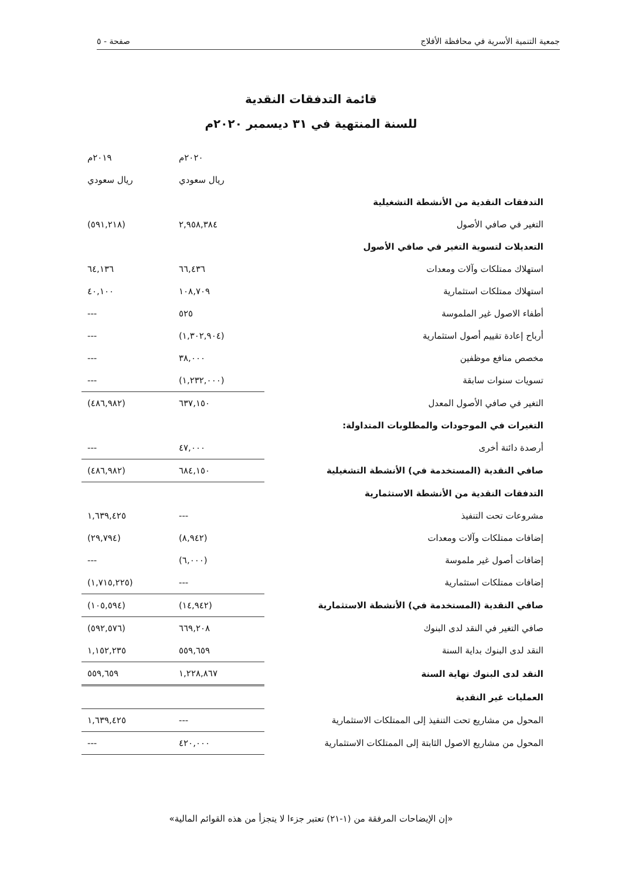جمعية التنمية الأسرية في محافظة الأفلاج صفحة - ٥
قائمة التدفقات النقدية
للسنة المنتهية في ٣١ ديسمبر ٢٠٢٠م
| | ٢٠٢٠م | ٢٠١٩م |
| | ريال سعودي | ريال سعودي |
| التدفقات النقدية من الأنشطة التشغيلية | | |
| التغير في صافي الأصول | ٢,٩٥٨,٣٨٤ | (٥٩١,٢١٨) |
| التعديلات لتسوية التغير في صافي الأصول | | |
| استهلاك ممتلكات وآلات ومعدات | ٦٦,٤٣٦ | ٦٤,١٣٦ |
| استهلاك ممتلكات استثمارية | ١٠٨,٧٠٩ | ٤٠,١٠٠ |
| أطفاء الاصول غير الملموسة | ٥٢٥ | --- |
| أرباح إعادة تقييم أصول استثمارية | (١,٣٠٢,٩٠٤) | --- |
| مخصص منافع موظفين | ٣٨,٠٠٠ | --- |
| تسويات سنوات سابقة | (١,٢٣٢,٠٠٠) | --- |
| التغير في صافي الأصول المعدل | ٦٣٧,١٥٠ | (٤٨٦,٩٨٢) |
| التغيرات في الموجودات والمطلوبات المتداولة: | | |
| أرصدة دائنة أخرى | ٤٧,٠٠٠ | --- |
| صافي النقدية (المستخدمة في) الأنشطة التشغيلية | ٦٨٤,١٥٠ | (٤٨٦,٩٨٢) |
| التدفقات النقدية من الأنشطة الاستثمارية | | |
| مشروعات تحت التنفيذ | --- | ١,٦٣٩,٤٢٥ |
| إضافات ممتلكات وآلات ومعدات | (٨,٩٤٢) | (٢٩,٧٩٤) |
| إضافات أصول غير ملموسة | (٦,٠٠٠) | --- |
| إضافات ممتلكات استثمارية | --- | (١,٧١٥,٢٢٥) |
| صافي النقدية (المستخدمة في) الأنشطة الاستثمارية | (١٤,٩٤٢) | (١٠٥,٥٩٤) |
| صافي التغير في النقد لدى البنوك | ٦٦٩,٢٠٨ | (٥٩٢,٥٧٦) |
| النقد لدى البنوك بداية السنة | ٥٥٩,٦٥٩ | ١,١٥٢,٢٣٥ |
| النقد لدى البنوك نهاية السنة | ١,٢٢٨,٨٦٧ | ٥٥٩,٦٥٩ |
| العمليات غير النقدية | | |
| المحول من مشاريع تحت التنفيذ إلى الممتلكات الاستثمارية | --- | ١,٦٣٩,٤٢٥ |
| المحول من مشاريع الاصول الثابتة إلى الممتلكات الاستثمارية | ٤٢٠,٠٠٠ | --- |
«إن الإيضاحات المرفقة من (١-٢١) تعتبر جزءا لا يتجزأ من هذه القوائم المالية»